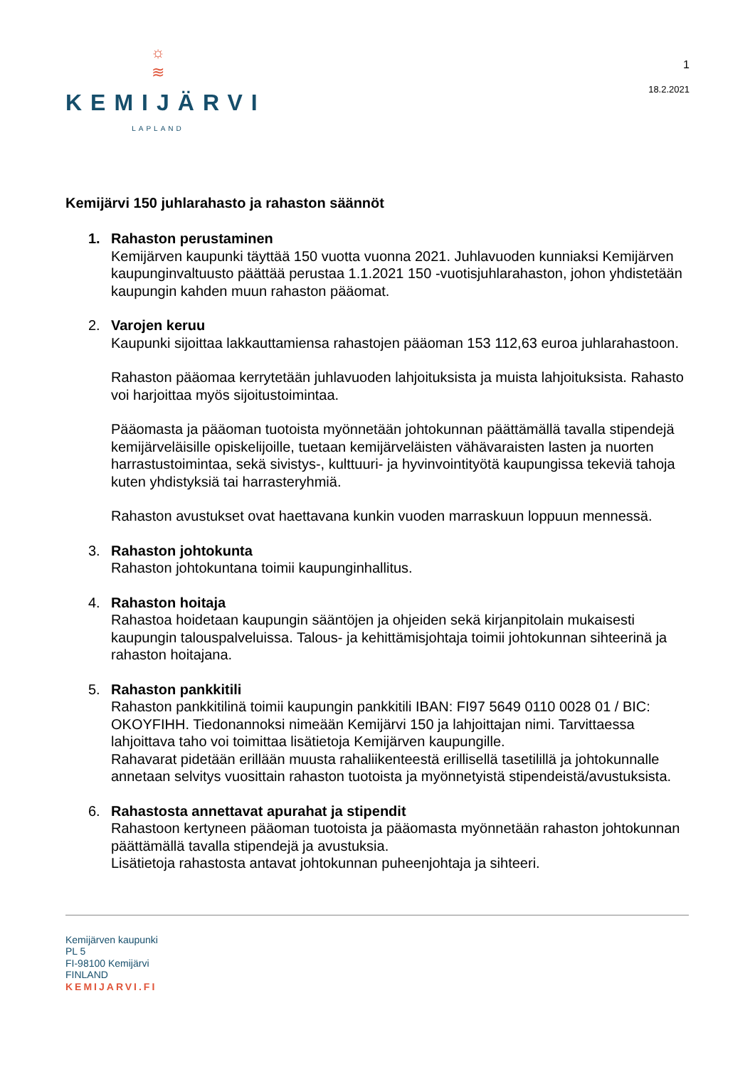☼
≋
KEMIJÄRVI
LAPLAND
1
18.2.2021
Kemijärvi 150 juhlarahasto ja rahaston säännöt
1. Rahaston perustaminen
Kemijärven kaupunki täyttää 150 vuotta vuonna 2021. Juhlavuoden kunniaksi Kemijärven kaupunginvaltuusto päättää perustaa 1.1.2021 150 -vuotisjuhlarahaston, johon yhdistetään kaupungin kahden muun rahaston pääomat.
2. Varojen keruu
Kaupunki sijoittaa lakkauttamiensa rahastojen pääoman 153 112,63 euroa juhlarahastoon.
Rahaston pääomaa kerrytetään juhlavuoden lahjoituksista ja muista lahjoituksista. Rahasto voi harjoittaa myös sijoitustoimintaa.
Pääomasta ja pääoman tuotoista myönnetään johtokunnan päättämällä tavalla stipendejä kemijärveläisille opiskelijoille, tuetaan kemijärveläisten vähävaraisten lasten ja nuorten harrastustoimintaa, sekä sivistys-, kulttuuri- ja hyvinvointityötä kaupungissa tekeviä tahoja kuten yhdistyksiä tai harrasteryhmiä.
Rahaston avustukset ovat haettavana kunkin vuoden marraskuun loppuun mennessä.
3. Rahaston johtokunta
Rahaston johtokuntana toimii kaupunginhallitus.
4. Rahaston hoitaja
Rahastoa hoidetaan kaupungin sääntöjen ja ohjeiden sekä kirjanpitolain mukaisesti kaupungin talouspalveluissa. Talous- ja kehittämisjohtaja toimii johtokunnan sihteerinä ja rahaston hoitajana.
5. Rahaston pankkitili
Rahaston pankkitilinä toimii kaupungin pankkitili IBAN: FI97 5649 0110 0028 01 / BIC: OKOYFIHH. Tiedonannoksi nimeään Kemijärvi 150 ja lahjoittajan nimi. Tarvittaessa lahjoittava taho voi toimittaa lisätietoja Kemijärven kaupungille.
Rahavarat pidetään erillään muusta rahaliikenteestä erillisellä tasetilillä ja johtokunnalle annetaan selvitys vuosittain rahaston tuotoista ja myönnetyistä stipendeistä/avustuksista.
6. Rahastosta annettavat apurahat ja stipendit
Rahastoon kertyneen pääoman tuotoista ja pääomasta myönnetään rahaston johtokunnan päättämällä tavalla stipendejä ja avustuksia.
Lisätietoja rahastosta antavat johtokunnan puheenjohtaja ja sihteeri.
Kemijärven kaupunki
PL 5
FI-98100 Kemijärvi
FINLAND
KEMIJARVI.FI